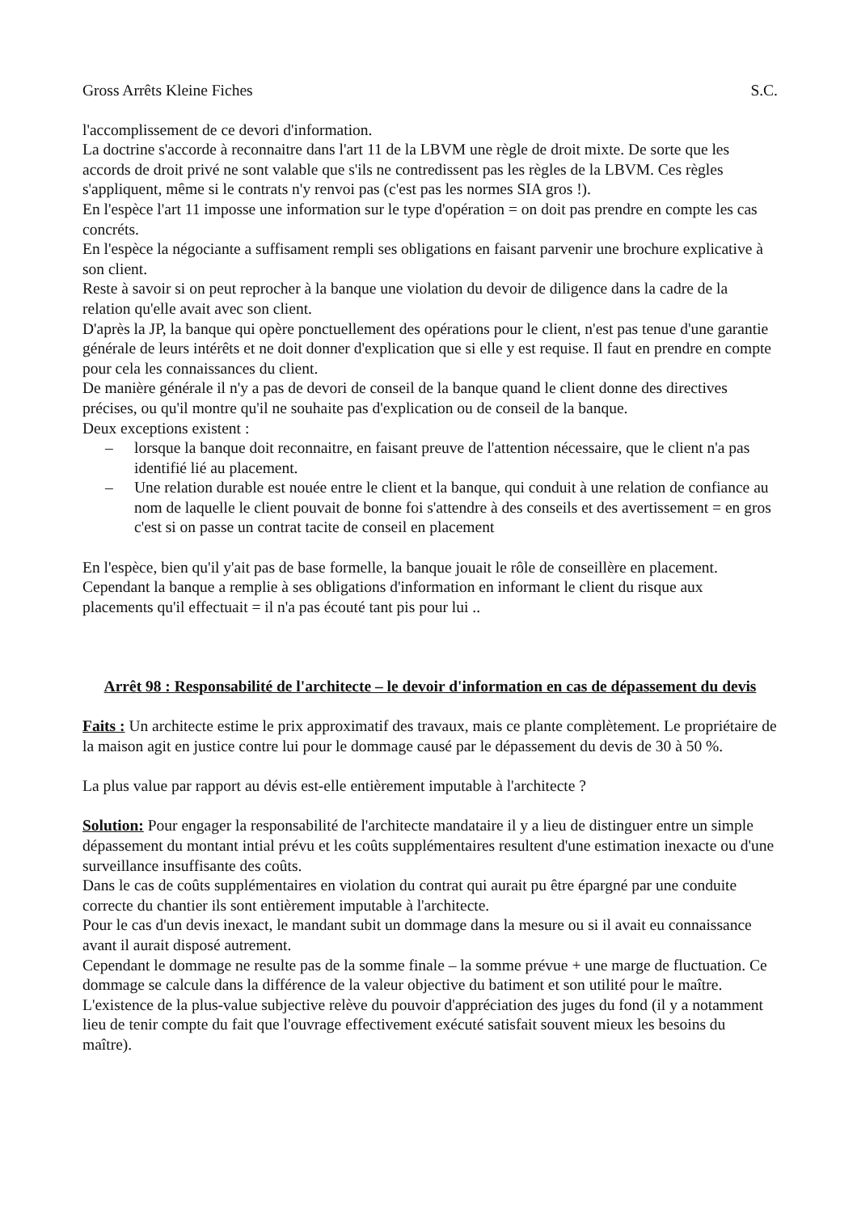Gross Arrêts Kleine Fiches S.C.
l'accomplissement de ce devori d'information.
La doctrine s'accorde à reconnaitre dans l'art 11 de la LBVM une règle de droit mixte. De sorte que les accords de droit privé ne sont valable que s'ils ne contredissent pas les règles de la LBVM. Ces règles s'appliquent, même si le contrats n'y renvoi pas (c'est pas les normes SIA gros !).
En l'espèce l'art 11 imposse une information sur le type d'opération = on doit pas prendre en compte les cas concréts.
En l'espèce la négociante a suffisament rempli ses obligations en faisant parvenir une brochure explicative à son client.
Reste à savoir si on peut reprocher à la banque une violation du devoir de diligence dans la cadre de la relation qu'elle avait avec son client.
D'après la JP, la banque qui opère ponctuellement des opérations pour le client, n'est pas tenue d'une garantie générale de leurs intérêts et ne doit donner d'explication que si elle y est requise. Il faut en prendre en compte pour cela les connaissances du client.
De manière générale il n'y a pas de devori de conseil de la banque quand le client donne des directives précises, ou qu'il montre qu'il ne souhaite pas d'explication ou de conseil de la banque.
Deux exceptions existent :
– lorsque la banque doit reconnaitre, en faisant preuve de l'attention nécessaire, que le client n'a pas identifié lié au placement.
– Une relation durable est nouée entre le client et la banque, qui conduit à une relation de confiance au nom de laquelle le client pouvait de bonne foi s'attendre à des conseils et des avertissement = en gros c'est si on passe un contrat tacite de conseil en placement
En l'espèce, bien qu'il y'ait pas de base formelle, la banque jouait le rôle de conseillère en placement. Cependant la banque a remplie à ses obligations d'information en informant le client du risque aux placements qu'il effectuait = il n'a pas écouté tant pis pour lui ..
Arrêt 98 : Responsabilité de l'architecte – le devoir d'information en cas de dépassement du devis
Faits : Un architecte estime le prix approximatif des travaux, mais ce plante complètement. Le propriétaire de la maison agit en justice contre lui pour le dommage causé par le dépassement du devis de 30 à 50 %.
La plus value par rapport au dévis est-elle entièrement imputable à l'architecte ?
Solution: Pour engager la responsabilité de l'architecte mandataire il y a lieu de distinguer entre un simple dépassement du montant intial prévu et les coûts supplémentaires resultent d'une estimation inexacte ou d'une surveillance insuffisante des coûts.
Dans le cas de coûts supplémentaires en violation du contrat qui aurait pu être épargné par une conduite correcte du chantier ils sont entièrement imputable à l'architecte.
Pour le cas d'un devis inexact, le mandant subit un dommage dans la mesure ou si il avait eu connaissance avant il aurait disposé autrement.
Cependant le dommage ne resulte pas de la somme finale – la somme prévue + une marge de fluctuation. Ce dommage se calcule dans la différence de la valeur objective du batiment et son utilité pour le maître.
L'existence de la plus-value subjective relève du pouvoir d'appréciation des juges du fond (il y a notamment lieu de tenir compte du fait que l'ouvrage effectivement exécuté satisfait souvent mieux les besoins du maître).